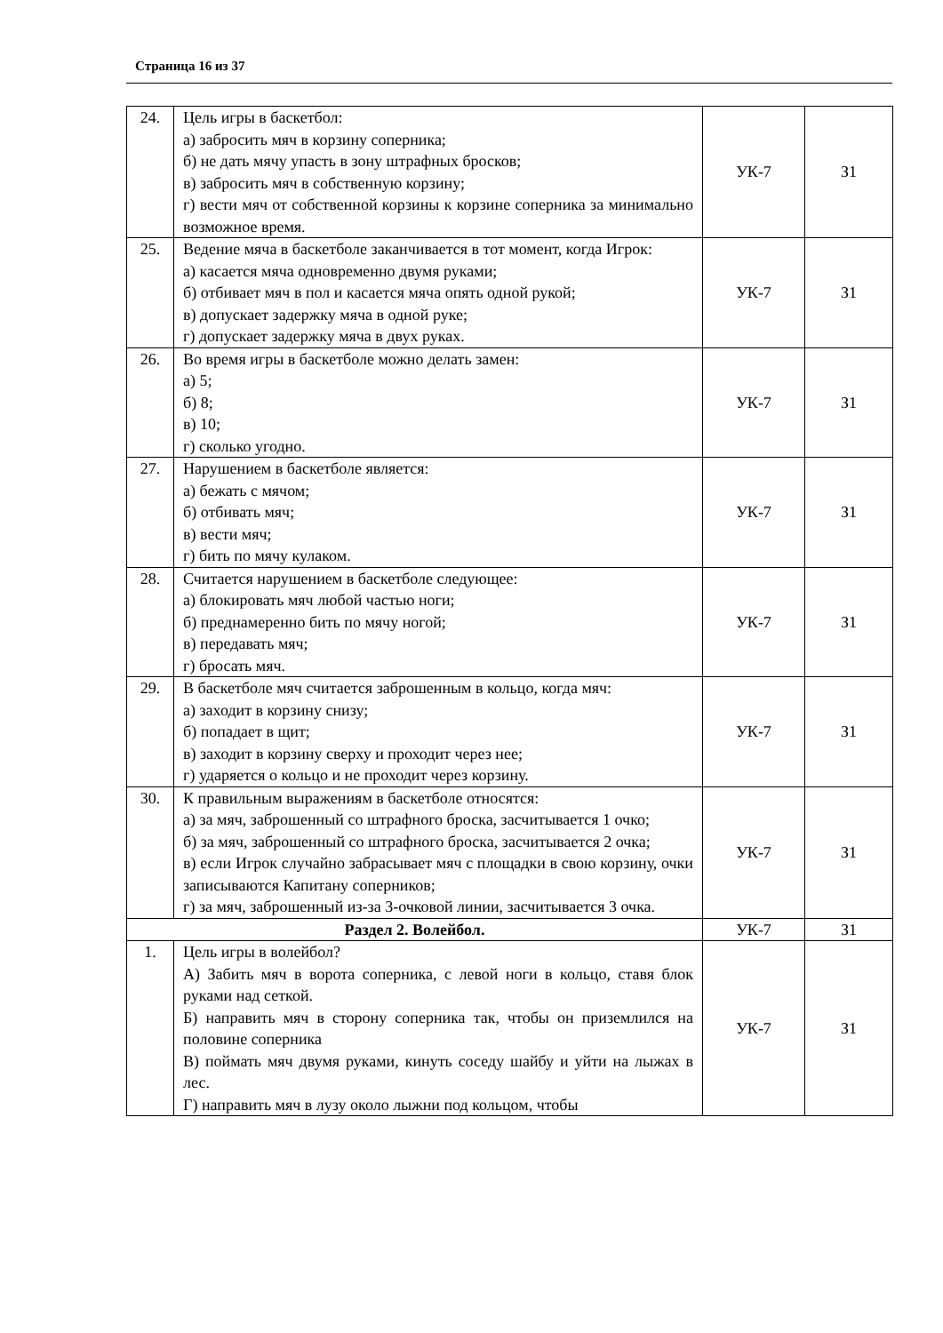Страница 16 из 37
| 24. | Цель игры в баскетбол: а) забросить мяч в корзину соперника; б) не дать мячу упасть в зону штрафных бросков; в) забросить мяч в собственную корзину; г) вести мяч от собственной корзины к корзине соперника за минимально возможное время. | УК-7 | З1 |
| 25. | Ведение мяча в баскетболе заканчивается в тот момент, когда Игрок: а) касается мяча одновременно двумя руками; б) отбивает мяч в пол и касается мяча опять одной рукой; в) допускает задержку мяча в одной руке; г) допускает задержку мяча в двух руках. | УК-7 | З1 |
| 26. | Во время игры в баскетболе можно делать замен: а) 5; б) 8; в) 10; г) сколько угодно. | УК-7 | З1 |
| 27. | Нарушением в баскетболе является: а) бежать с мячом; б) отбивать мяч; в) вести мяч; г) бить по мячу кулаком. | УК-7 | З1 |
| 28. | Считается нарушением в баскетболе следующее: а) блокировать мяч любой частью ноги; б) преднамеренно бить по мячу ногой; в) передавать мяч; г) бросать мяч. | УК-7 | З1 |
| 29. | В баскетболе мяч считается заброшенным в кольцо, когда мяч: а) заходит в корзину снизу; б) попадает в щит; в) заходит в корзину сверху и проходит через нее; г) ударяется о кольцо и не проходит через корзину. | УК-7 | З1 |
| 30. | К правильным выражениям в баскетболе относятся: а) за мяч, заброшенный со штрафного броска, засчитывается 1 очко; б) за мяч, заброшенный со штрафного броска, засчитывается 2 очка; в) если Игрок случайно забрасывает мяч с площадки в свою корзину, очки записываются Капитану соперников; г) за мяч, заброшенный из-за 3-очковой линии, засчитывается 3 очка. | УК-7 | З1 |
| Раздел 2. Волейбол. | | УК-7 | З1 |
| 1. | Цель игры в волейбол? А) Забить мяч в ворота соперника, с левой ноги в кольцо, ставя блок руками над сеткой. Б) направить мяч в сторону соперника так, чтобы он приземлился на половине соперника В) поймать мяч двумя руками, кинуть соседу шайбу и уйти на лыжах в лес. Г) направить мяч в лузу около лыжни под кольцом, чтобы | УК-7 | З1 |